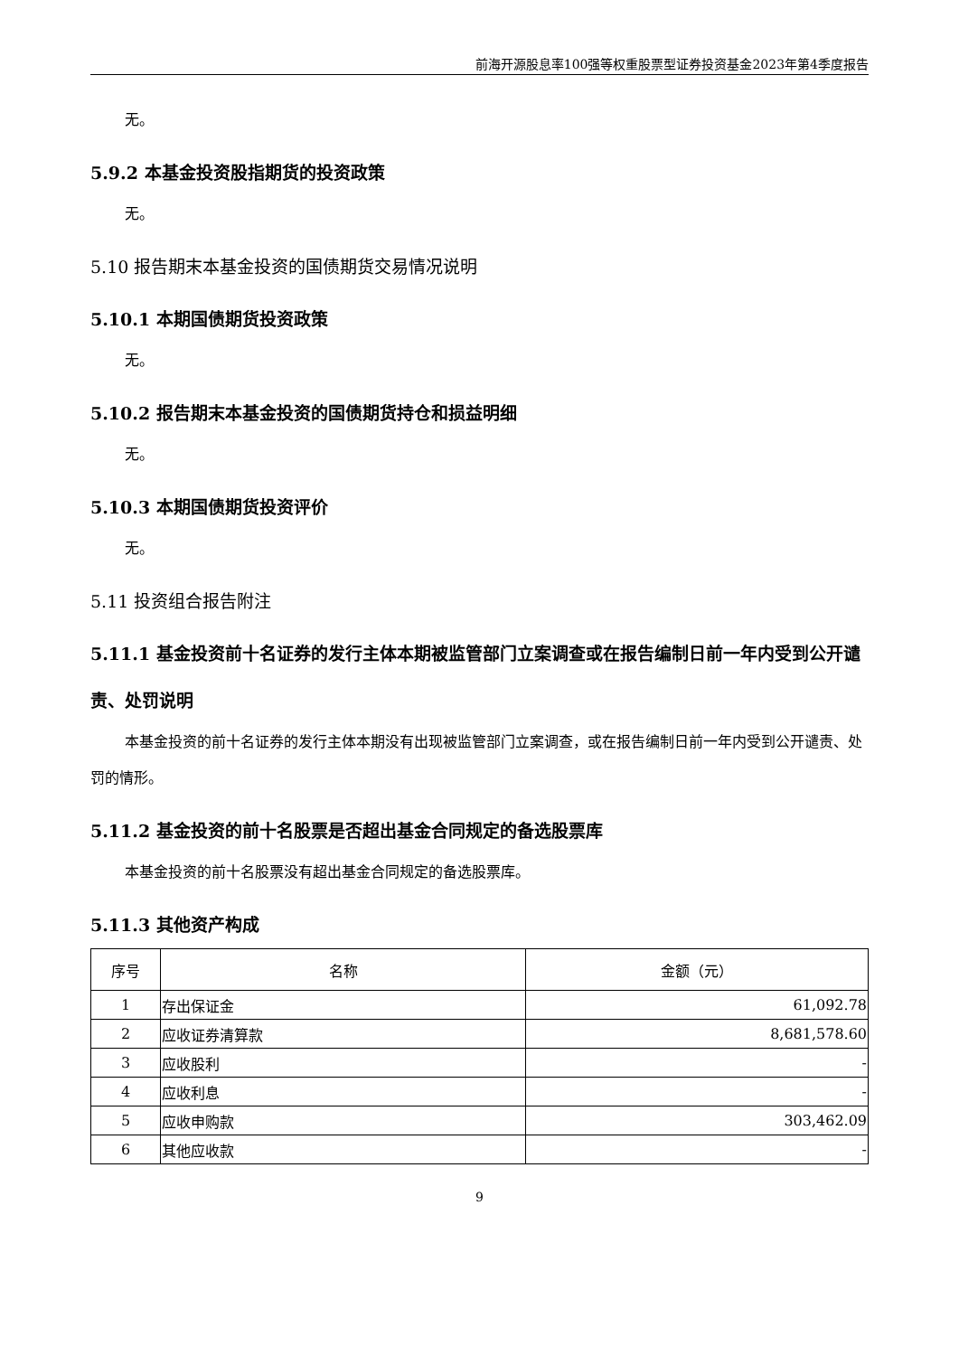前海开源股息率100强等权重股票型证券投资基金2023年第4季度报告
无。
5.9.2 本基金投资股指期货的投资政策
无。
5.10 报告期末本基金投资的国债期货交易情况说明
5.10.1 本期国债期货投资政策
无。
5.10.2 报告期末本基金投资的国债期货持仓和损益明细
无。
5.10.3 本期国债期货投资评价
无。
5.11 投资组合报告附注
5.11.1 基金投资前十名证券的发行主体本期被监管部门立案调查或在报告编制日前一年内受到公开谴责、处罚说明
本基金投资的前十名证券的发行主体本期没有出现被监管部门立案调查，或在报告编制日前一年内受到公开谴责、处罚的情形。
5.11.2 基金投资的前十名股票是否超出基金合同规定的备选股票库
本基金投资的前十名股票没有超出基金合同规定的备选股票库。
5.11.3 其他资产构成
| 序号 | 名称 | 金额（元） |
| --- | --- | --- |
| 1 | 存出保证金 | 61,092.78 |
| 2 | 应收证券清算款 | 8,681,578.60 |
| 3 | 应收股利 | - |
| 4 | 应收利息 | - |
| 5 | 应收申购款 | 303,462.09 |
| 6 | 其他应收款 | - |
9